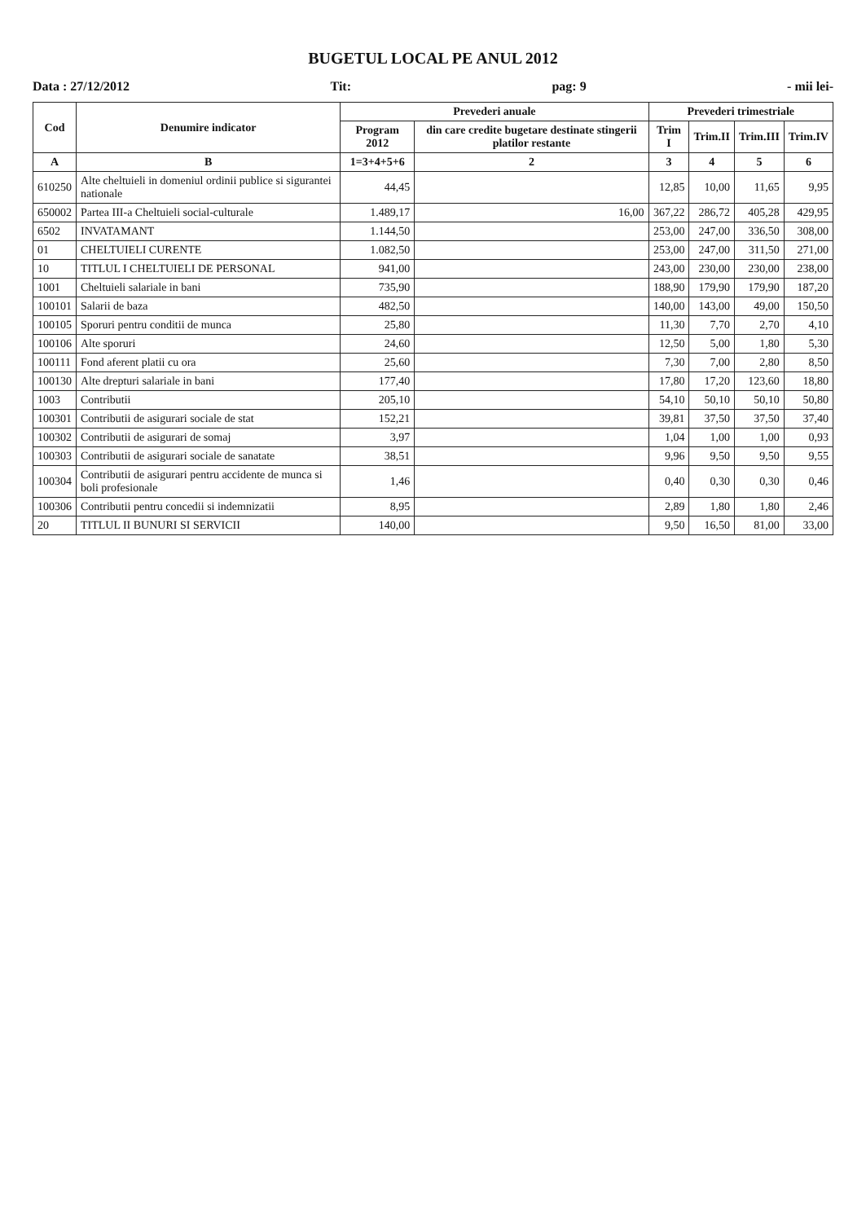BUGETUL LOCAL PE ANUL 2012
Data : 27/12/2012 Tit: pag: 9 - mii lei-
| Cod | Denumire indicator | Prevederi anuale | | Prevederi trimestriale | | | |
| --- | --- | --- | --- | --- | --- | --- | --- |
| | | Program 2012 | din care credite bugetare destinate stingerii platilor restante | Trim I | Trim.II | Trim.III | Trim.IV |
| A | B | 1=3+4+5+6 | 2 | 3 | 4 | 5 | 6 |
| 610250 | Alte cheltuieli in domeniul ordinii publice si sigurantei nationale | 44,45 | | 12,85 | 10,00 | 11,65 | 9,95 |
| 650002 | Partea III-a Cheltuieli social-culturale | 1.489,17 | 16,00 | 367,22 | 286,72 | 405,28 | 429,95 |
| 6502 | INVATAMANT | 1.144,50 | | 253,00 | 247,00 | 336,50 | 308,00 |
| 01 | CHELTUIELI CURENTE | 1.082,50 | | 253,00 | 247,00 | 311,50 | 271,00 |
| 10 | TITLUL I CHELTUIELI DE PERSONAL | 941,00 | | 243,00 | 230,00 | 230,00 | 238,00 |
| 1001 | Cheltuieli salariale in bani | 735,90 | | 188,90 | 179,90 | 179,90 | 187,20 |
| 100101 | Salarii de baza | 482,50 | | 140,00 | 143,00 | 49,00 | 150,50 |
| 100105 | Sporuri pentru conditii de munca | 25,80 | | 11,30 | 7,70 | 2,70 | 4,10 |
| 100106 | Alte sporuri | 24,60 | | 12,50 | 5,00 | 1,80 | 5,30 |
| 100111 | Fond aferent platii cu ora | 25,60 | | 7,30 | 7,00 | 2,80 | 8,50 |
| 100130 | Alte drepturi salariale in bani | 177,40 | | 17,80 | 17,20 | 123,60 | 18,80 |
| 1003 | Contributii | 205,10 | | 54,10 | 50,10 | 50,10 | 50,80 |
| 100301 | Contributii de asigurari sociale de stat | 152,21 | | 39,81 | 37,50 | 37,50 | 37,40 |
| 100302 | Contributii de asigurari de somaj | 3,97 | | 1,04 | 1,00 | 1,00 | 0,93 |
| 100303 | Contributii de asigurari sociale de sanatate | 38,51 | | 9,96 | 9,50 | 9,50 | 9,55 |
| 100304 | Contributii de asigurari pentru accidente de munca si boli profesionale | 1,46 | | 0,40 | 0,30 | 0,30 | 0,46 |
| 100306 | Contributii pentru concedii si indemnizatii | 8,95 | | 2,89 | 1,80 | 1,80 | 2,46 |
| 20 | TITLUL II BUNURI SI SERVICII | 140,00 | | 9,50 | 16,50 | 81,00 | 33,00 |